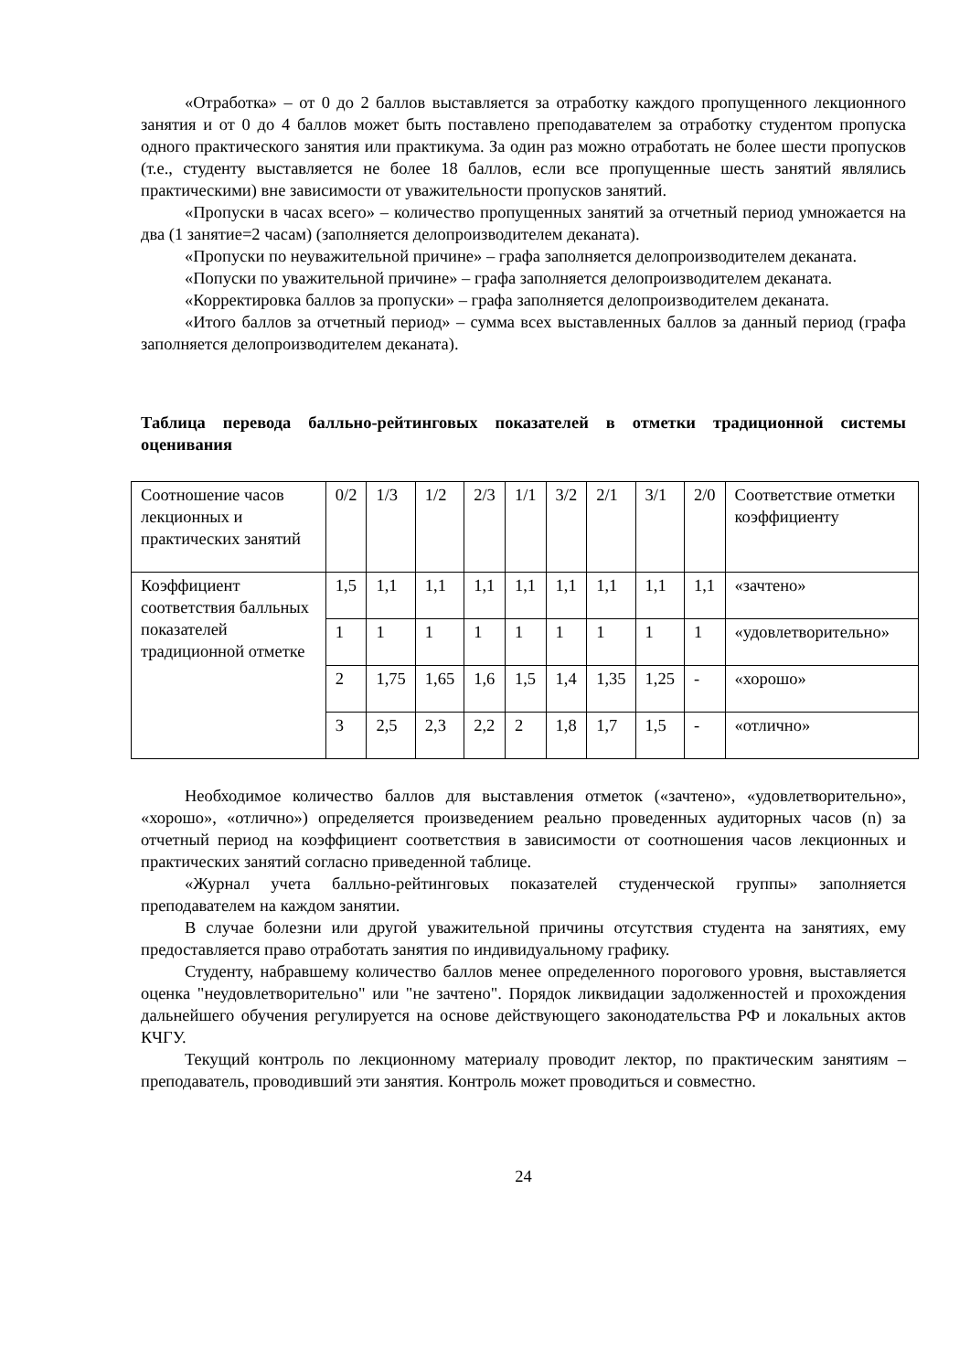«Отработка» – от 0 до 2 баллов выставляется за отработку каждого пропущенного лекционного занятия и от 0 до 4 баллов может быть поставлено преподавателем за отработку студентом пропуска одного практического занятия или практикума. За один раз можно отработать не более шести пропусков (т.е., студенту выставляется не более 18 баллов, если все пропущенные шесть занятий являлись практическими) вне зависимости от уважительности пропусков занятий.
«Пропуски в часах всего» – количество пропущенных занятий за отчетный период умножается на два (1 занятие=2 часам) (заполняется делопроизводителем деканата).
«Пропуски по неуважительной причине» – графа заполняется делопроизводителем деканата.
«Попуски по уважительной причине» – графа заполняется делопроизводителем деканата.
«Корректировка баллов за пропуски» – графа заполняется делопроизводителем деканата.
«Итого баллов за отчетный период» – сумма всех выставленных баллов за данный период (графа заполняется делопроизводителем деканата).
Таблица перевода балльно-рейтинговых показателей в отметки традиционной системы оценивания
| Соотношение часов лекционных и практических занятий | 0/2 | 1/3 | 1/2 | 2/3 | 1/1 | 3/2 | 2/1 | 3/1 | 2/0 | Соответствие отметки коэффициенту |
| Коэффициент соответствия балльных показателей традиционной отметке | 1,5 | 1,1 | 1,1 | 1,1 | 1,1 | 1,1 | 1,1 | 1,1 | 1,1 | «зачтено» |
| | 1 | 1 | 1 | 1 | 1 | 1 | 1 | 1 | 1 | «удовлетворительно» |
| | 2 | 1,75 | 1,65 | 1,6 | 1,5 | 1,4 | 1,35 | 1,25 | - | «хорошо» |
| | 3 | 2,5 | 2,3 | 2,2 | 2 | 1,8 | 1,7 | 1,5 | - | «отлично» |
Необходимое количество баллов для выставления отметок («зачтено», «удовлетворительно», «хорошо», «отлично») определяется произведением реально проведенных аудиторных часов (n) за отчетный период на коэффициент соответствия в зависимости от соотношения часов лекционных и практических занятий согласно приведенной таблице.
«Журнал учета балльно-рейтинговых показателей студенческой группы» заполняется преподавателем на каждом занятии.
В случае болезни или другой уважительной причины отсутствия студента на занятиях, ему предоставляется право отработать занятия по индивидуальному графику.
Студенту, набравшему количество баллов менее определенного порогового уровня, выставляется оценка "неудовлетворительно" или "не зачтено". Порядок ликвидации задолженностей и прохождения дальнейшего обучения регулируется на основе действующего законодательства РФ и локальных актов КЧГУ.
Текущий контроль по лекционному материалу проводит лектор, по практическим занятиям – преподаватель, проводивший эти занятия. Контроль может проводиться и совместно.
24